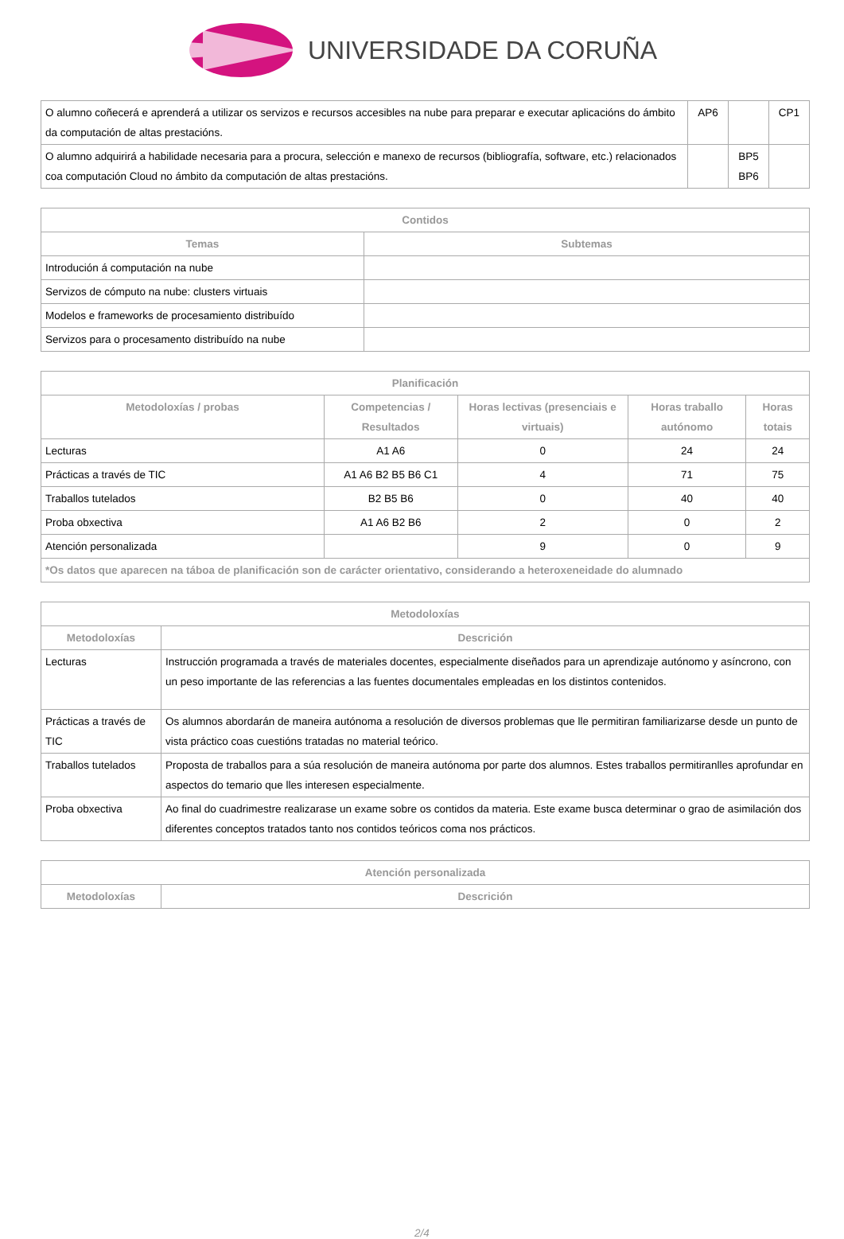UNIVERSIDADE DA CORUÑA
| O alumno coñecerá e aprenderá a utilizar os servizos e recursos accesibles na nube para preparar e executar aplicacións do ámbito da computación de altas prestacións. | AP6 | | CP1 |
| O alumno adquirirá a habilidade necesaria para a procura, selección e manexo de recursos (bibliografía, software, etc.) relacionados coa computación Cloud no ámbito da computación de altas prestacións. | | BP5 BP6 | |
| Contidos | |
| --- | --- |
| Temas | Subtemas |
| Introdución á computación na nube | |
| Servizos de cómputo na nube: clusters virtuais | |
| Modelos e frameworks de procesamiento distribuído | |
| Servizos para o procesamento distribuído na nube | |
| Planificación | | | | |
| --- | --- | --- | --- | --- |
| Metodoloxías / probas | Competencias / Resultados | Horas lectivas (presenciais e virtuais) | Horas traballo autónomo | Horas totais |
| Lecturas | A1 A6 | 0 | 24 | 24 |
| Prácticas a través de TIC | A1 A6 B2 B5 B6 C1 | 4 | 71 | 75 |
| Traballos tutelados | B2 B5 B6 | 0 | 40 | 40 |
| Proba obxectiva | A1 A6 B2 B6 | 2 | 0 | 2 |
| Atención personalizada | | 9 | 0 | 9 |
| *Os datos que aparecen na táboa de planificación son de carácter orientativo, considerando a heteroxeneidade do alumnado | | | | |
| Metodoloxías | |
| --- | --- |
| Metodoloxías | Descrición |
| Lecturas | Instrucción programada a través de materiales docentes, especialmente diseñados para un aprendizaje autónomo y asíncrono, con un peso importante de las referencias a las fuentes documentales empleadas en los distintos contenidos. |
| Prácticas a través de TIC | Os alumnos abordarán de maneira autónoma a resolución de diversos problemas que lle permitiran familiarizarse desde un punto de vista práctico coas cuestións tratadas no material teórico. |
| Traballos tutelados | Proposta de traballos para a súa resolución de maneira autónoma por parte dos alumnos. Estes traballos permitiranlles aprofundar en aspectos do temario que lles interesen especialmente. |
| Proba obxectiva | Ao final do cuadrimestre realizarase un exame sobre os contidos da materia. Este exame busca determinar o grao de asimilación dos diferentes conceptos tratados tanto nos contidos teóricos coma nos prácticos. |
| Atención personalizada | |
| --- | --- |
| Metodoloxías | Descrición |
2/4